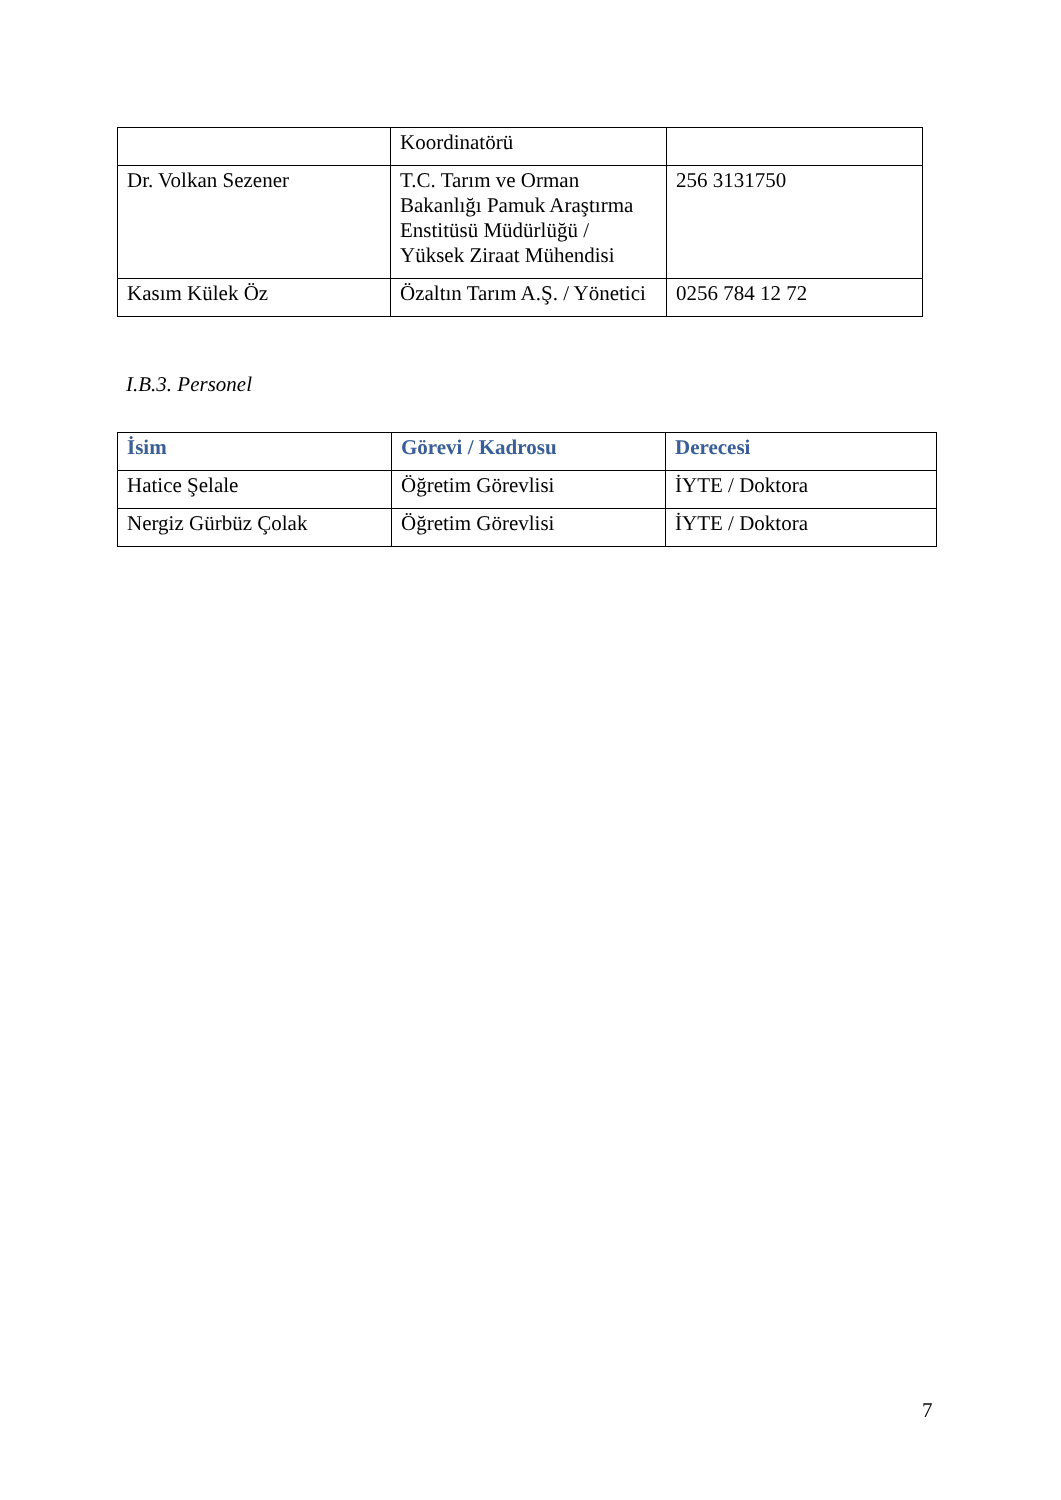| | Koordinatörü | |
| Dr. Volkan Sezener | T.C. Tarım ve Orman Bakanlığı Pamuk Araştırma Enstitüsü Müdürlüğü / Yüksek Ziraat Mühendisi | 256 3131750 |
| Kasım Külek Öz | Özaltın Tarım A.Ş. / Yönetici | 0256 784 12 72 |
I.B.3. Personel
| İsim | Görevi / Kadrosu | Derecesi |
| --- | --- | --- |
| Hatice Şelale | Öğretim Görevlisi | İYTE / Doktora |
| Nergiz Gürbüz Çolak | Öğretim Görevlisi | İYTE / Doktora |
7